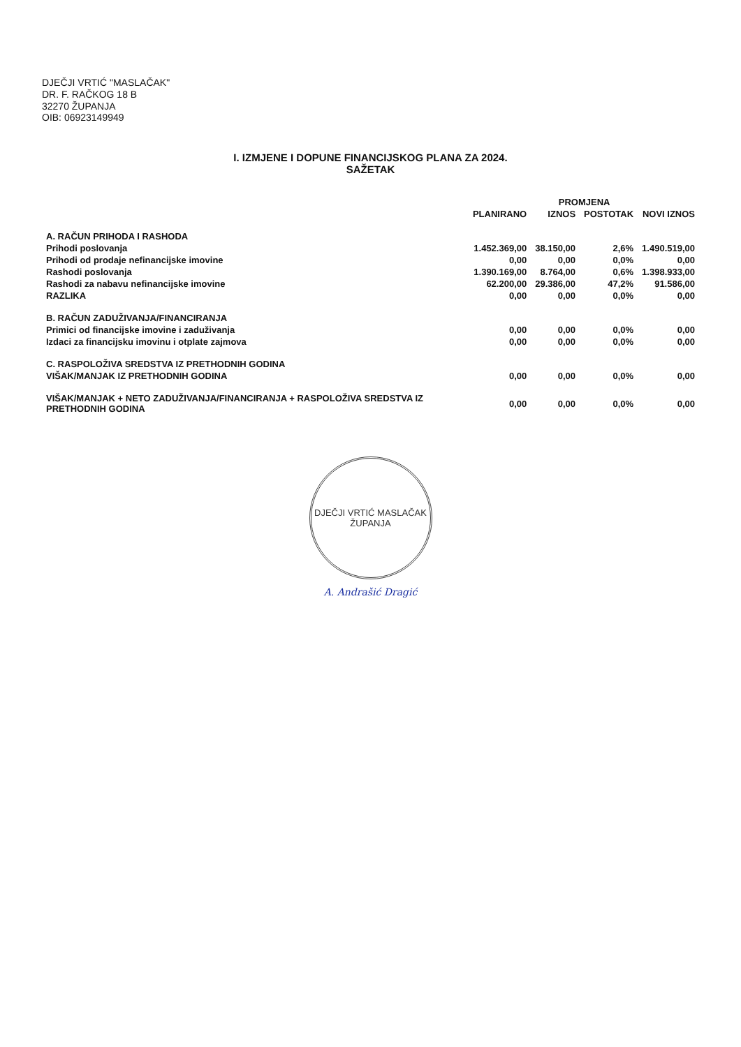DJEČJI VRTIĆ "MASLAČAK"
DR. F. RAČKOG 18 B
32270 ŽUPANJA
OIB: 06923149949
I. IZMJENE I DOPUNE FINANCIJSKOG PLANA ZA 2024.
SAŽETAK
| | | PROMJENA | | |
| --- | --- | --- | --- | --- |
| | PLANIRANO | IZNOS | POSTOTAK | NOVI IZNOS |
| A. RAČUN PRIHODA I RASHODA | | | | |
| Prihodi poslovanja | 1.452.369,00 | 38.150,00 | 2,6% | 1.490.519,00 |
| Prihodi od prodaje nefinancijske imovine | 0,00 | 0,00 | 0,0% | 0,00 |
| Rashodi poslovanja | 1.390.169,00 | 8.764,00 | 0,6% | 1.398.933,00 |
| Rashodi za nabavu nefinancijske imovine | 62.200,00 | 29.386,00 | 47,2% | 91.586,00 |
| RAZLIKA | 0,00 | 0,00 | 0,0% | 0,00 |
| B. RAČUN ZADUŽIVANJA/FINANCIRANJA | | | | |
| Primici od financijske imovine i zaduživanja | 0,00 | 0,00 | 0,0% | 0,00 |
| Izdaci za financijsku imovinu i otplate zajmova | 0,00 | 0,00 | 0,0% | 0,00 |
| C. RASPOLOŽIVA SREDSTVA IZ PRETHODNIH GODINA | | | | |
| VIŠAK/MANJAK IZ PRETHODNIH GODINA | 0,00 | 0,00 | 0,0% | 0,00 |
| VIŠAK/MANJAK + NETO ZADUŽIVANJA/FINANCIRANJA + RASPOLOŽIVA SREDSTVA IZ PRETHODNIH GODINA | 0,00 | 0,00 | 0,0% | 0,00 |
DJEČJI VRTIĆ MASLAČAK
ŽUPANJA
A. Andrašić Dragić